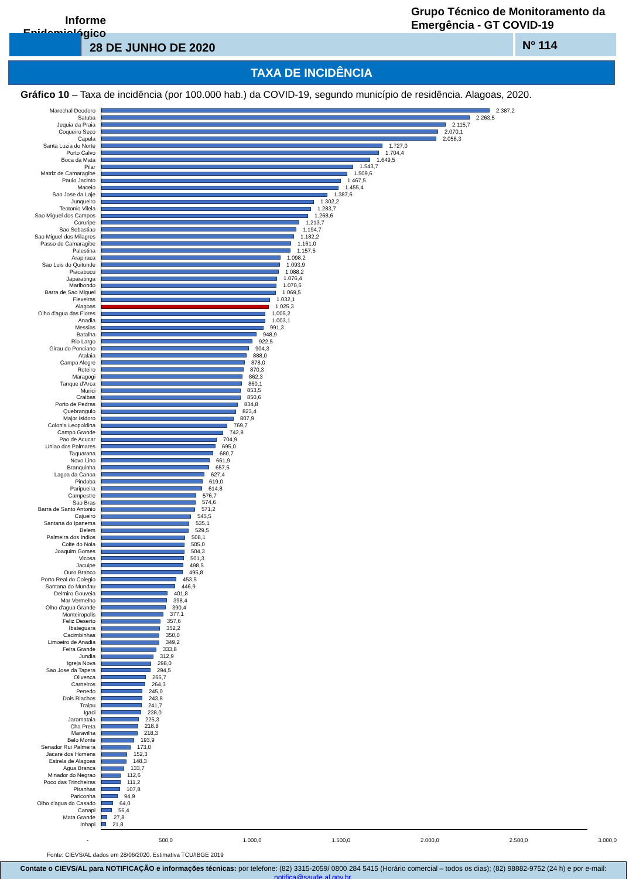Informe Epidemiológico
Grupo Técnico de Monitoramento da Emergência - GT COVID-19
28 DE JUNHO DE 2020 Nº 114
TAXA DE INCIDÊNCIA
Gráfico 10 – Taxa de incidência (por 100.000 hab.) da COVID-19, segundo município de residência. Alagoas, 2020.
Marechal Deodoro 2.387,2
Satuba 2.263,5
Jequia da Praia 2.115,7
Coqueiro Seco 2.070,1
Capela 2.058,3
Santa Luzia do Norte 1.727,0
Porto Calvo 1.704,4
Boca da Mata 1.649,5
Pilar 1.543,7
Matriz de Camaragibe 1.509,6
Paulo Jacinto 1.467,5
Maceio 1.455,4
Sao Jose da Laje 1.387,6
Junqueiro 1.302,2
Teotonio Vilela 1.283,7
Sao Miguel dos Campos 1.268,6
Coruripe 1.213,7
Sao Sebastiao 1.194,7
Sao Miguel dos Milagres 1.182,2
Passo de Camaragibe 1.161,0
Palestina 1.157,5
Arapiraca 1.098,2
Sao Luis do Quitunde 1.093,9
Piacabucu 1.088,2
Japaratinga 1.076,4
Maribondo 1.070,6
Barra de Sao Miguel 1.069,5
Flexeiras 1.032,1
Alagoas 1.025,3
Olho d'agua das Flores 1.005,2
Anadia 1.003,1
Messias 991,3
Batalha 948,9
Rio Largo 922,5
Girau do Ponciano 904,3
Atalaia 888,0
Campo Alegre 878,0
Roteiro 870,3
Maragogi 862,3
Tanque d'Arca 860,1
Murici 853,5
Craibas 850,6
Porto de Pedras 834,8
Quebrangulo 823,4
Major Isidoro 807,9
Colonia Leopoldina 769,7
Campo Grande 742,8
Pao de Acucar 704,9
Uniao dos Palmares 695,0
Taquarana 680,7
Novo Lino 661,9
Branquinha 657,5
Lagoa da Canoa 627,4
Pindoba 619,0
Paripueira 614,8
Campestre 576,7
Sao Bras 574,6
Barra de Santo Antonio 571,2
Cajueiro 545,5
Santana do Ipanema 535,1
Belem 529,5
Palmeira dos Indios 508,1
Coite do Noia 505,0
Joaquim Gomes 504,3
Vicosa 501,3
Jacuipe 498,5
Ouro Branco 495,8
Porto Real do Colegio 453,5
Santana do Mundau 446,9
Delmiro Gouveia 401,8
Mar Vermelho 398,4
Olho d'agua Grande 390,4
Monteiropolis 377,1
Feliz Deserto 357,6
Ibateguara 352,2
Cacimbinhas 350,0
Limoeiro de Anadia 349,2
Feira Grande 333,8
Jundia 312,9
Igreja Nova 298,0
Sao Jose da Tapera 294,5
Olivenca 266,7
Carneiros 264,3
Penedo 245,0
Dois Riachos 243,8
Traipu 241,7
Igaci 238,0
Jaramataia 225,3
Cha Preta 218,8
Maravilha 218,3
Belo Monte 193,9
Senador Rui Palmeira 173,0
Jacare dos Homens 152,3
Estrela de Alagoas 148,3
Agua Branca 133,7
Minador do Negrao 112,6
Poco das Trincheiras 111,2
Piranhas 107,8
Pariconha 94,9
Olho d'agua do Casado 64,0
Canapi 56,4
Mata Grande 27,8
Inhapi 21,8
- 500,0 1.000,0 1.500,0 2.000,0 2.500,0 3.000,0
Fonte: CIEVS/AL dados em 28/06/2020. Estimativa TCU/IBGE 2019
Contate o CIEVS/AL para NOTIFICAÇÃO e informações técnicas: por telefone: (82) 3315-2059/ 0800 284 5415 (Horário comercial – todos os dias); (82) 98882-9752 (24 h) e por e-mail: notifica@saude.al.gov.br.